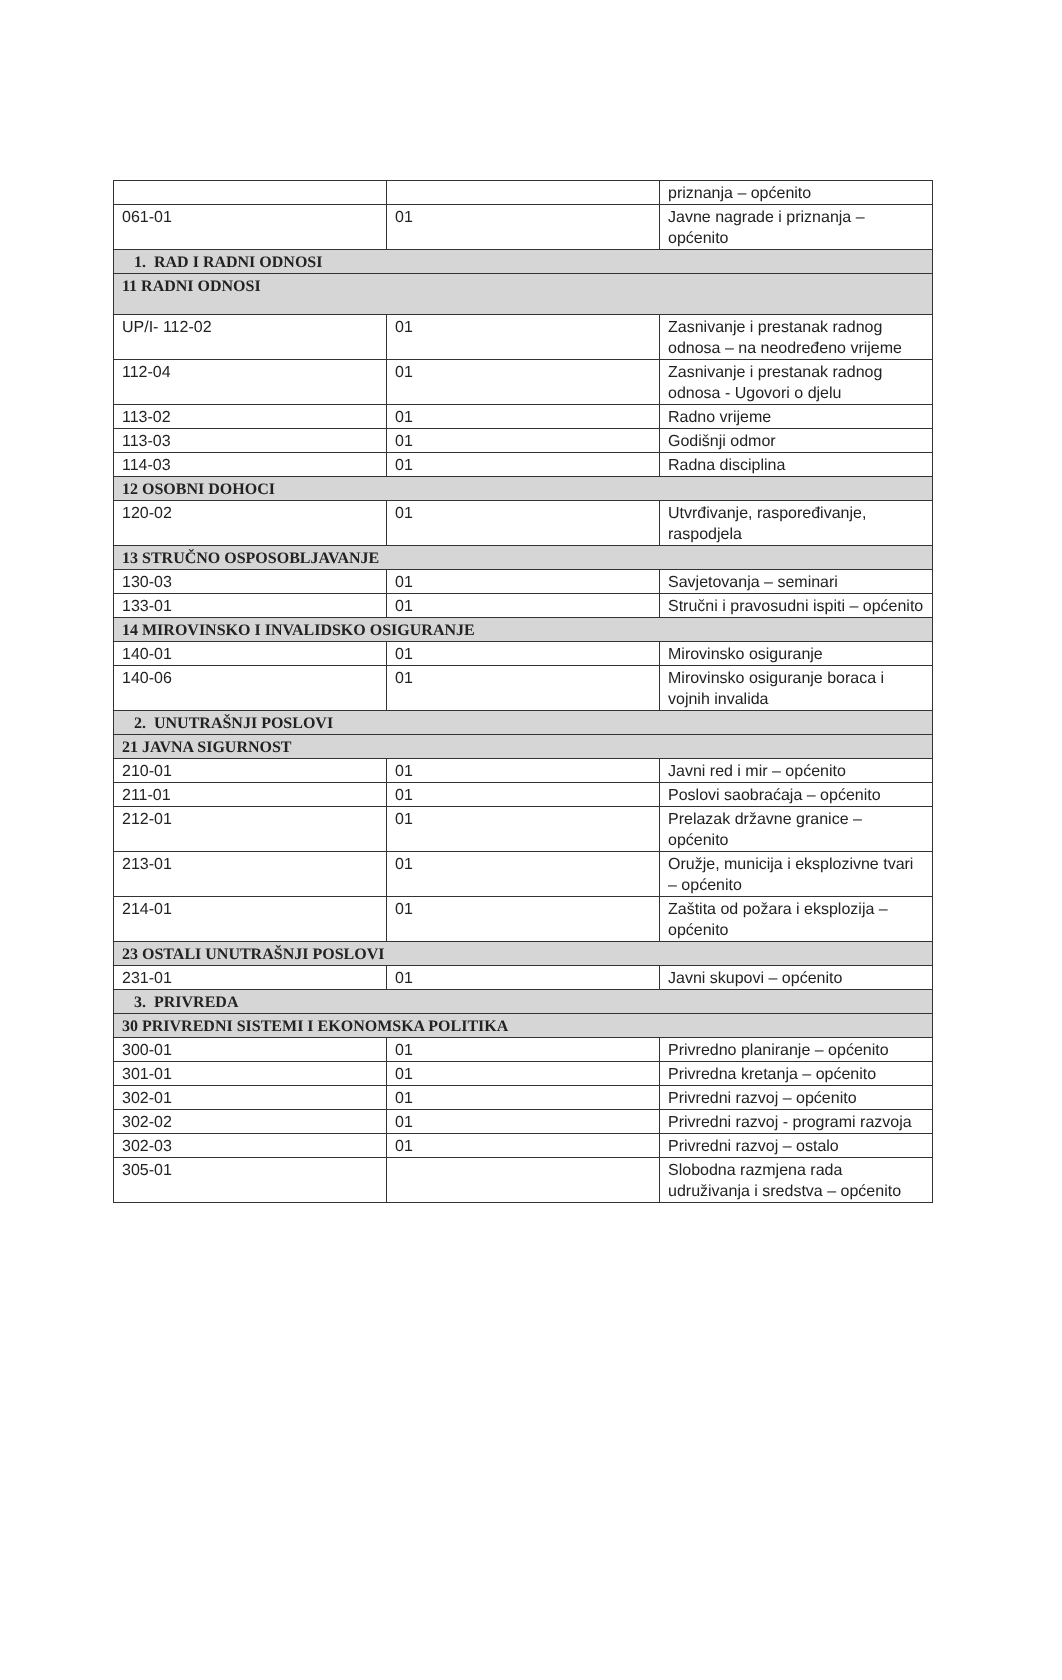| | | priznanja – općenito |
| 061-01 | 01 | Javne nagrade i priznanja – općenito |
| 1. RAD I RADNI ODNOSI | | |
| 11 RADNI ODNOSI | | |
| UP/I- 112-02 | 01 | Zasnivanje i prestanak radnog odnosa – na neodređeno vrijeme |
| 112-04 | 01 | Zasnivanje i prestanak radnog odnosa - Ugovori o djelu |
| 113-02 | 01 | Radno vrijeme |
| 113-03 | 01 | Godišnji odmor |
| 114-03 | 01 | Radna disciplina |
| 12 OSOBNI DOHOCI | | |
| 120-02 | 01 | Utvrđivanje, raspoređivanje, raspodjela |
| 13 STRUČNO OSPOSOBLJAVANJE | | |
| 130-03 | 01 | Savjetovanja – seminari |
| 133-01 | 01 | Stručni i pravosudni ispiti – općenito |
| 14 MIROVINSKO I INVALIDSKO OSIGURANJE | | |
| 140-01 | 01 | Mirovinsko osiguranje |
| 140-06 | 01 | Mirovinsko osiguranje boraca i vojnih invalida |
| 2. UNUTRAŠNJI POSLOVI | | |
| 21 JAVNA SIGURNOST | | |
| 210-01 | 01 | Javni red i mir – općenito |
| 211-01 | 01 | Poslovi saobraćaja – općenito |
| 212-01 | 01 | Prelazak državne granice – općenito |
| 213-01 | 01 | Oružje, municija i eksplozivne tvari – općenito |
| 214-01 | 01 | Zaštita od požara i eksplozija – općenito |
| 23 OSTALI UNUTRAŠNJI POSLOVI | | |
| 231-01 | 01 | Javni skupovi – općenito |
| 3. PRIVREDA | | |
| 30 PRIVREDNI SISTEMI I EKONOMSKA POLITIKA | | |
| 300-01 | 01 | Privredno planiranje – općenito |
| 301-01 | 01 | Privredna kretanja – općenito |
| 302-01 | 01 | Privredni razvoj – općenito |
| 302-02 | 01 | Privredni razvoj - programi razvoja |
| 302-03 | 01 | Privredni razvoj – ostalo |
| 305-01 | | Slobodna razmjena rada udruživanja i sredstva – općenito |